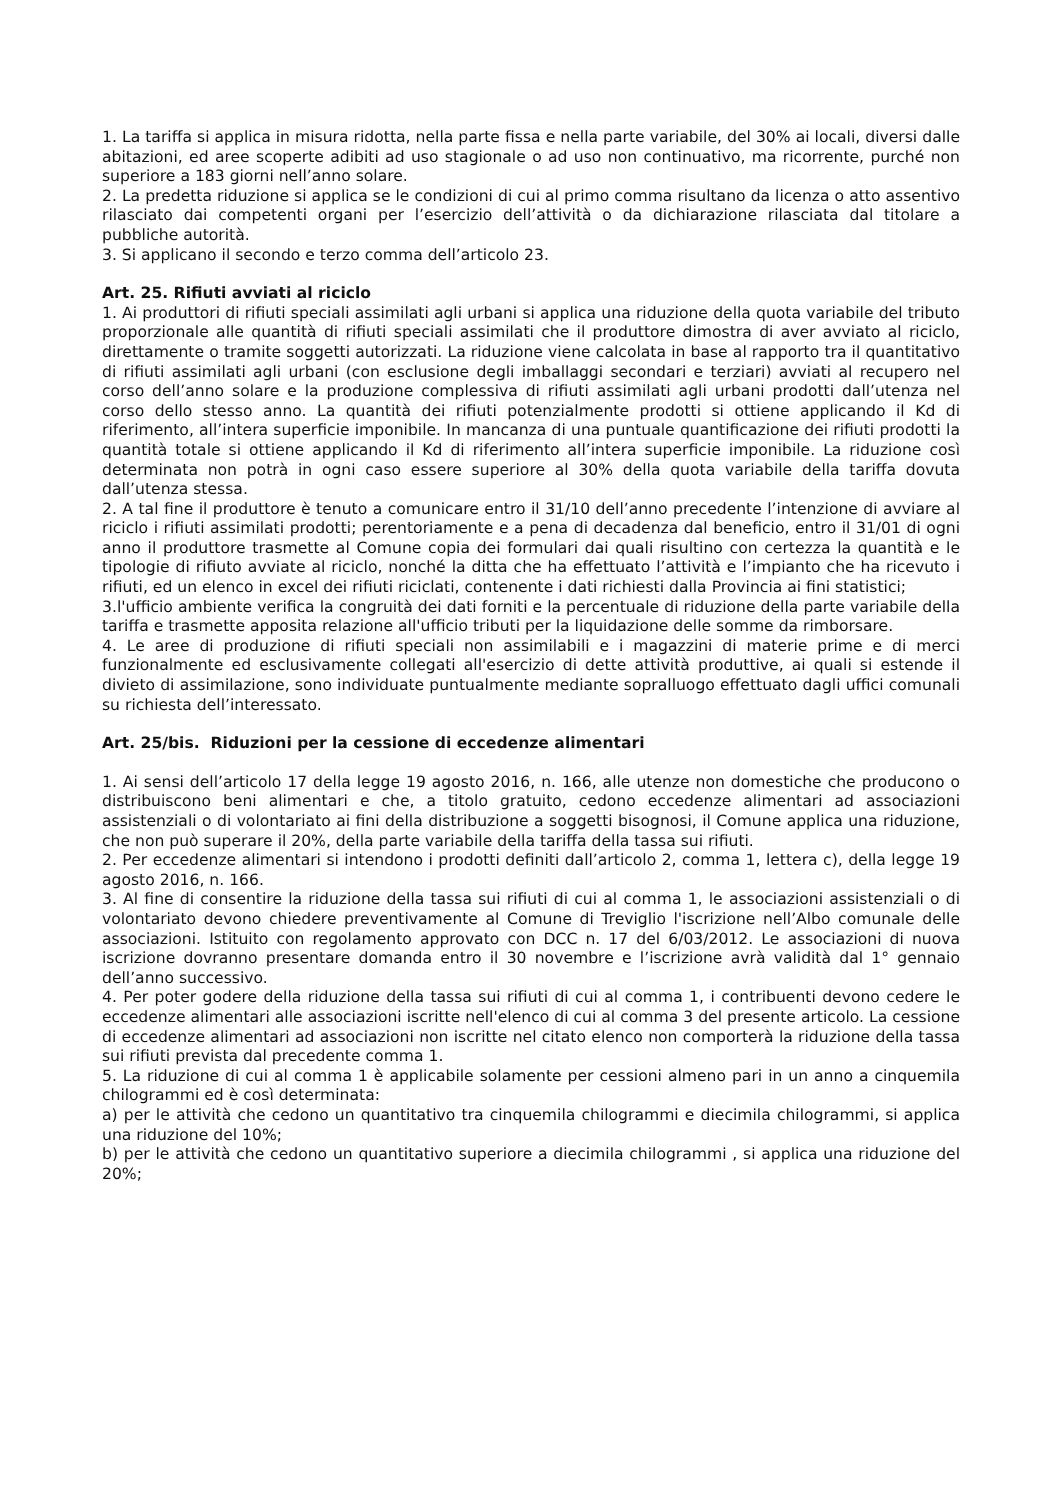1. La tariffa si applica in misura ridotta, nella parte fissa e nella parte variabile, del 30% ai locali, diversi dalle abitazioni, ed aree scoperte adibiti ad uso stagionale o ad uso non continuativo, ma ricorrente, purché non superiore a 183 giorni nell’anno solare.
2. La predetta riduzione si applica se le condizioni di cui al primo comma risultano da licenza o atto assentivo rilasciato dai competenti organi per l’esercizio dell’attività o da dichiarazione rilasciata dal titolare a pubbliche autorità.
3. Si applicano il secondo e terzo comma dell’articolo 23.
Art. 25. Rifiuti avviati al riciclo
1. Ai produttori di rifiuti speciali assimilati agli urbani si applica una riduzione della quota variabile del tributo proporzionale alle quantità di rifiuti speciali assimilati che il produttore dimostra di aver avviato al riciclo, direttamente o tramite soggetti autorizzati. La riduzione viene calcolata in base al rapporto tra il quantitativo di rifiuti assimilati agli urbani (con esclusione degli imballaggi secondari e terziari) avviati al recupero nel corso dell’anno solare e la produzione complessiva di rifiuti assimilati agli urbani prodotti dall’utenza nel corso dello stesso anno. La quantità dei rifiuti potenzialmente prodotti si ottiene applicando il Kd di riferimento, all’intera superficie imponibile. In mancanza di una puntuale quantificazione dei rifiuti prodotti la quantità totale si ottiene applicando il Kd di riferimento all’intera superficie imponibile. La riduzione così determinata non potrà in ogni caso essere superiore al 30% della quota variabile della tariffa dovuta dall’utenza stessa.
2. A tal fine il produttore è tenuto a comunicare entro il 31/10 dell’anno precedente l’intenzione di avviare al riciclo i rifiuti assimilati prodotti; perentoriamente e a pena di decadenza dal beneficio, entro il 31/01 di ogni anno il produttore trasmette al Comune copia dei formulari dai quali risultino con certezza la quantità e le tipologie di rifiuto avviate al riciclo, nonché la ditta che ha effettuato l’attività e l’impianto che ha ricevuto i rifiuti, ed un elenco in excel dei rifiuti riciclati, contenente i dati richiesti dalla Provincia ai fini statistici;
3.l'ufficio ambiente verifica la congruità dei dati forniti e la percentuale di riduzione della parte variabile della tariffa e trasmette apposita relazione all'ufficio tributi per la liquidazione delle somme da rimborsare.
4. Le aree di produzione di rifiuti speciali non assimilabili e i magazzini di materie prime e di merci funzionalmente ed esclusivamente collegati all'esercizio di dette attività produttive, ai quali si estende il divieto di assimilazione, sono individuate puntualmente mediante sopralluogo effettuato dagli uffici comunali su richiesta dell’interessato.
Art. 25/bis. Riduzioni per la cessione di eccedenze alimentari
1. Ai sensi dell’articolo 17 della legge 19 agosto 2016, n. 166, alle utenze non domestiche che producono o distribuiscono beni alimentari e che, a titolo gratuito, cedono eccedenze alimentari ad associazioni assistenziali o di volontariato ai fini della distribuzione a soggetti bisognosi, il Comune applica una riduzione, che non può superare il 20%, della parte variabile della tariffa della tassa sui rifiuti.
2. Per eccedenze alimentari si intendono i prodotti definiti dall’articolo 2, comma 1, lettera c), della legge 19 agosto 2016, n. 166.
3. Al fine di consentire la riduzione della tassa sui rifiuti di cui al comma 1, le associazioni assistenziali o di volontariato devono chiedere preventivamente al Comune di Treviglio l'iscrizione nell’Albo comunale delle associazioni. Istituito con regolamento approvato con DCC n. 17 del 6/03/2012. Le associazioni di nuova iscrizione dovranno presentare domanda entro il 30 novembre e l’iscrizione avrà validità dal 1° gennaio dell’anno successivo.
4. Per poter godere della riduzione della tassa sui rifiuti di cui al comma 1, i contribuenti devono cedere le eccedenze alimentari alle associazioni iscritte nell'elenco di cui al comma 3 del presente articolo. La cessione di eccedenze alimentari ad associazioni non iscritte nel citato elenco non comporterà la riduzione della tassa sui rifiuti prevista dal precedente comma 1.
5. La riduzione di cui al comma 1 è applicabile solamente per cessioni almeno pari in un anno a cinquemila chilogrammi ed è così determinata:
a) per le attività che cedono un quantitativo tra cinquemila chilogrammi e diecimila chilogrammi, si applica una riduzione del 10%;
b) per le attività che cedono un quantitativo superiore a diecimila chilogrammi , si applica una riduzione del 20%;